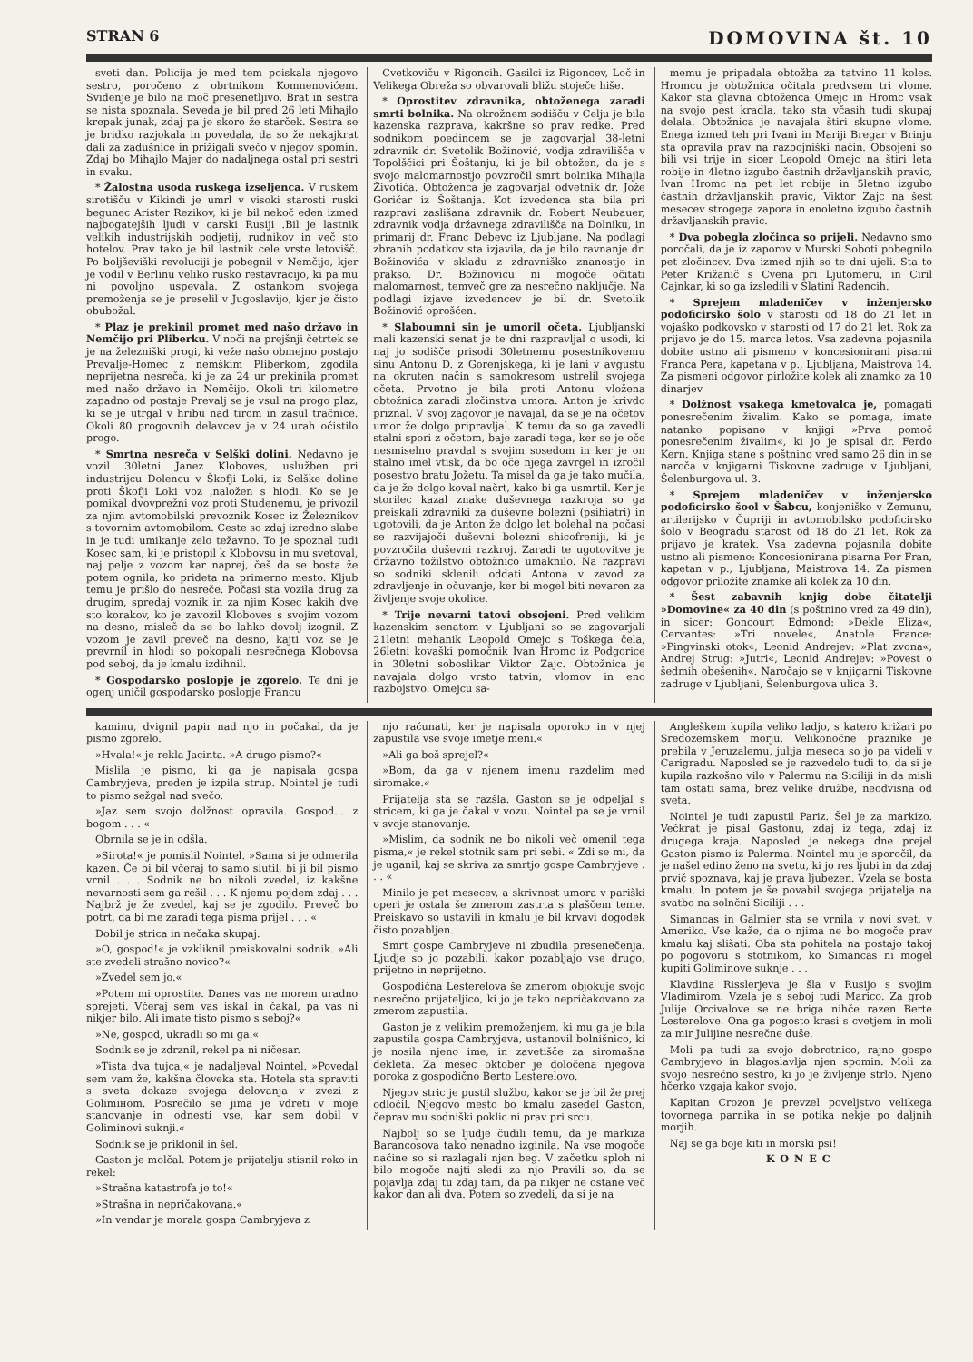STRAN 6 DOMOVINA št. 10
sveti dan. Policija je med tem poiskala njegovo sestro, poročeno z obrtnikom Komnenovićem. Svidenje je bilo na moč presenetljivo. Brat in sestra se nista spoznala. Seveda je bil pred 26 leti Mihajlo krepak junak, zdaj pa je skoro že starček. Sestra se je bridko razjokala in povedala, da so že nekajkrat dali za zadušnice in prižigali svečo v njegov spomin. Zdaj bo Mihajlo Majer do nadaljnega ostal pri sestri in svaku.
* Žalostna usoda ruskega izseljenca. V ruskem sirotišču v Kikindi je umrl v visoki starosti ruski begunec Arister Rezikov, ki je bil nekoč eden izmed najbogatejših ljudi v carski Rusiji .Bil je lastnik velikih industrijskih podjetij, rudnikov in več sto hotelov. Prav tako je bil lastnik cele vrste letovišč. Po boljševiški revoluciji je pobegnil v Nemčijo, kjer je vodil v Berlinu veliko rusko restavracijo, ki pa mu ni povoljno uspevala. Z ostankom svojega premoženja se je preselil v Jugoslavijo, kjer je čisto obubožal.
* Plaz je prekinil promet med našo državo in Nemčijo pri Pliberku. V noči na prejšnji četrtek se je na železniški progi, ki veže našo obmejno postajo Prevalje-Homec z nemškim Pliberkom, zgodila neprijetna nesreča, ki je za 24 ur prekinila promet med našo državo in Nemčijo. Okoli tri kilometre zapadno od postaje Prevalj se je vsul na progo plaz, ki se je utrgal v hribu nad tirom in zasul tračnice. Okoli 80 progovnih delavcev je v 24 urah očistilo progo.
* Smrtna nesreča v Selški dolini. Nedavno je vozil 30letni Janez Kloboves, uslužben pri industrijcu Dolencu v Škofji Loki, iz Selške doline proti Škofji Loki voz ,naložen s hlodi. Ko se je pomikal dvovprežni voz proti Studenemu, je privozil za njim avtomobilski prevoznik Kosec iz Železnikov s tovornim avtomobilom. Ceste so zdaj izredno slabe in je tudi umikanje zelo težavno. To je spoznal tudi Kosec sam, ki je pristopil k Klobovsu in mu svetoval, naj pelje z vozom kar naprej, češ da se bosta že potem ognila, ko prideta na primerno mesto. Kljub temu je prišlo do nesreče. Počasi sta vozila drug za drugim, spredaj voznik in za njim Kosec kakih dve sto korakov, ko je zavozil Kloboves s svojim vozom na desno, misleč da se bo lahko dovolj izognil. Z vozom je zavil preveč na desno, kajti voz se je prevrnil in hlodi so pokopali nesrečnega Klobovsa pod seboj, da je kmalu izdihnil.
* Gospodarsko poslopje je zgorelo. Te dni je ogenj uničil gospodarsko poslopje Francu
Cvetkoviču v Rigoncih. Gasilci iz Rigoncev, Loč in Velikega Obreža so obvarovali bližu stoječe hiše.
* Oprostitev zdravnika, obtoženega zaradi smrti bolnika. Na okrožnem sodišču v Celju je bila kazenska razprava, kakršne so prav redke. Pred sodnikom poedincem se je zagovarjal 38-letni zdravnik dr. Svetolik Božinović, vodja zdravilišča v Topolščici pri Šoštanju, ki je bil obtožen, da je s svojo malomarnostjo povzročil smrt bolnika Mihajla Životića. Obtoženca je zagovarjal odvetnik dr. Jože Goričar iz Šoštanja. Kot izvedenca sta bila pri razpravi zaslišana zdravnik dr. Robert Neubauer, zdravnik vodja državnega zdravilišča na Dolniku, in primarij dr. Franc Debevc iz Ljubljane. Na podlagi zbranih podatkov sta izjavila, da je bilo ravnanje dr. Božinovića v skladu z zdravniško znanostjo in prakso. Dr. Božinoviću ni mogoče očitati malomarnost, temveč gre za nesrečno naključje. Na podlagi izjave izvedencev je bil dr. Svetolik Božinović oproščen.
* Slaboumni sin je umoril očeta. Ljubljanski mali kazenski senat je te dni razpravljal o usodi, ki naj jo sodišče prisodi 30letnemu posestnikovemu sinu Antonu D. z Gorenjskega, ki je lani v avgustu na okruten način s samokresom ustrelil svojega očeta. Prvotno je bila proti Antonu vložena obtožnica zaradi zločinstva umora. Anton je krivdo priznal. V svoj zagovor je navajal, da se je na očetov umor že dolgo pripravljal. K temu da so ga zavedli stalni spori z očetom, baje zaradi tega, ker se je oče nesmiselno pravdal s svojim sosedom in ker je on stalno imel vtisk, da bo oče njega zavrgel in izročil posestvo bratu Jožetu. Ta misel da ga je tako mučila, da je že dolgo koval načrt, kako bi ga usmrtil. Ker je storilec kazal znake duševnega razkroja so ga preiskali zdravniki za duševne bolezni (psihiatri) in ugotovili, da je Anton že dolgo let bolehal na počasi se razvijajoči duševni bolezni shicofreniji, ki je povzročila duševni razkroj. Zaradi te ugotovitve je državno tožilstvo obtožnico umaknilo. Na razpravi so sodniki sklenili oddati Antona v zavod za zdravljenje in očuvanje, ker bi mogel biti nevaren za življenje svoje okolice.
* Trije nevarni tatovi obsojeni. Pred velikim kazenskim senatom v Ljubljani so se zagovarjali 21letni mehanik Leopold Omejc s Toškega čela, 26letni kovaški pomočnik Ivan Hromc iz Podgorice in 30letni soboslikar Viktor Zajc. Obtožnica je navajala dolgo vrsto tatvin, vlomov in eno razbojstvo. Omejcu sa-
memu je pripadala obtožba za tatvino 11 koles. Hromcu je obtožnica očitala predvsem tri vlome. Kakor sta glavna obtoženca Omejc in Hromc vsak na svojo pest kradla, tako sta včasih tudi skupaj delala. Obtožnica je navajala štiri skupne vlome. Enega izmed teh pri Ivani in Mariji Bregar v Brinju sta opravila prav na razbojniški način. Obsojeni so bili vsi trije in sicer Leopold Omejc na štiri leta robije in 4letno izgubo častnih državljanskih pravic, Ivan Hromc na pet let robije in 5letno izgubo častnih državljanskih pravic, Viktor Zajc na šest mesecev strogega zapora in enoletno izgubo častnih državljanskih pravic.
* Dva pobegla zločinca so prijeli. Nedavno smo poročali, da je iz zaporov v Murski Soboti pobegnilo pet zločincev. Dva izmed njih so te dni ujeli. Sta to Peter Križanič s Cvena pri Ljutomeru, in Ciril Cajnkar, ki so ga izsledili v Slatini Radencih.
* Sprejem mladeničev v inženjersko podoficirsko šolo v starosti od 18 do 21 let in vojaško podkovsko v starosti od 17 do 21 let. Rok za prijavo je do 15. marca letos. Vsa zadevna pojasnila dobite ustno ali pismeno v koncesionirani pisarni Franca Pera, kapetana v p., Ljubljana, Maistrova 14. Za pismeni odgovor pirložite kolek ali znamko za 10 dinarjev
* Dolžnost vsakega kmetovalca je, pomagati ponesrečenim živalim. Kako se pomaga, imate natanko popisano v knjigi »Prva pomoč ponesrečenim živalim«, ki jo je spisal dr. Ferdo Kern. Knjiga stane s poštnino vred samo 26 din in se naroča v knjigarni Tiskovne zadruge v Ljubljani, Šelenburgova ul. 3.
* Sprejem mladeničev v inženjersko podoficirsko šool v Šabcu, konjeniško v Zemunu, artilerijsko v Čupriji in avtomobilsko podoficirsko šolo v Beogradu starost od 18 do 21 let. Rok za prijavo je kratek. Vsa zadevna pojasnila dobite ustno ali pismeno: Koncesionirana pisarna Per Fran, kapetan v p., Ljubljana, Maistrova 14. Za pismen odgovor priložite znamke ali kolek za 10 din.
* Šest zabavnih knjig dobe čitatelji »Domovine« za 40 din (s poštnino vred za 49 din), in sicer: Goncourt Edmond: »Dekle Eliza«, Cervantes: »Tri novele«, Anatole France: »Pingvinski otok«, Leonid Andrejev: »Plat zvona«, Andrej Strug: »Jutri«, Leonid Andrejev: »Povest o šedmih obešenih«. Naročajo se v knjigarni Tiskovne zadruge v Ljubljani, Šelenburgova ulica 3.
kaminu, dvignil papir nad njo in počakal, da je pismo zgorelo.
»Hvala!« je rekla Jacinta. »A drugo pismo?«
Mislila je pismo, ki ga je napisala gospa Cambryjeva, preden je izpila strup. Nointel je tudi to pismo sežgal nad svečo.
»Jaz sem svojo dolžnost opravila. Gospod... z bogom . . . «
Obrnila se je in odšla.
»Sirota!« je pomislil Nointel. »Sama si je odmerila kazen. Če bi bil včeraj to samo slutil, bi ji bil pismo vrnil . . . Sodnik ne bo nikoli zvedel, iz kakšne nevarnosti sem ga rešil . . . K njemu pojdem zdaj . . . Najbrž je že zvedel, kaj se je zgodilo. Preveč bo potrt, da bi me zaradi tega pisma prijel . . . «
Dobil je strica in nečaka skupaj.
»O, gospod!« je vzkliknil preiskovalni sodnik. »Ali ste zvedeli strašno novico?«
»Zvedel sem jo.«
»Potem mi oprostite. Danes vas ne morem uradno sprejeti. Včeraj sem vas iskal in čakal, pa vas ni nikjer bilo. Ali imate tisto pismo s seboj?«
»Ne, gospod, ukradli so mi ga.«
Sodnik se je zdrznil, rekel pa ni ničesar.
»Tista dva tujca,« je nadaljeval Nointel. »Povedal sem vam že, kakšna človeka sta. Hotela sta spraviti s sveta dokaze svojega delovanja v zvezi z Golimінom. Posrečilo se jima je vdreti v moje stanovanje in odnesti vse, kar sem dobil v Golimіnovi suknji.«
Sodnik se je priklonil in šel.
Gaston je molčal. Potem je prijatelju stisnil roko in rekel:
»Strašna katastrofa je to!«
»Strašna in nepričakovana.«
»In vendar je morala gospa Cambryjeva z
njo računati, ker je napisala oporoko in v njej zapustila vse svoje imetje meni.«
»Ali ga boš sprejel?«
»Bom, da ga v njenem imenu razdelim med siromake.«
Prijatelja sta se razšla. Gaston se je odpeljal s stricem, ki ga je čakal v vozu. Nointel pa se je vrnil v svoje stanovanje.
»Mislim, da sodnik ne bo nikoli več omenil tega pisma,« je rekel stotnik sam pri sebi. « Zdi se mi, da je uganil, kaj se skriva za smrtjo gospe Cambryjeve . . . «
Minilo je pet mesecev, a skrivnost umora v pariški operi je ostala še zmerom zastrta s plaščem teme. Preiskavo so ustavili in kmalu je bil krvavi dogodek čisto pozabljen.
Smrt gospe Cambryjeve ni zbudila presenečenja. Ljudje so jo pozabili, kakor pozabljajo vse drugo, prijetno in neprijetno.
Gospodična Lesterelova še zmerom objokuje svojo nesrečno prijateljico, ki jo je tako nepričakovano za zmerom zapustila.
Gaston je z velikim premoženjem, ki mu ga je bila zapustila gospa Cambryjeva, ustanovil bolnišnico, ki je nosila njeno ime, in zavetišče za siromašna dekleta. Za mesec oktober je določena njegova poroka z gospodično Berto Lesterelovo.
Njegov stric je pustil službo, kakor se je bil že prej odločil. Njegovo mesto bo kmalu zasedel Gaston, čeprav mu sodniški poklic ni prav pri srcu.
Najbolj so se ljudje čudili temu, da je markiza Barancosova tako nenadno izginila. Na vse mogoče načine so si razlagali njen beg. V začetku sploh ni bilo mogoče najti sledi za njo Pravili so, da se pojavlja zdaj tu zdaj tam, da pa nikjer ne ostane več kakor dan ali dva. Potem so zvedeli, da si je na
Angleškem kupila veliko ladjo, s katero križari po Sredozemskem morju. Velikonočne praznike je prebila v Jeruzalemu, julija meseca so jo pa videli v Carigradu. Naposled se je razvedelo tudi to, da si je kupila razkošno vilo v Palermu na Siciliji in da misli tam ostati sama, brez velike družbe, neodvisna od sveta.
Nointel je tudi zapustil Pariz. Šel je za markizo. Večkrat je pisal Gastonu, zdaj iz tega, zdaj iz drugega kraja. Naposled je nekega dne prejel Gaston pismo iz Palerma. Nointel mu je sporočil, da je našel edino ženo na svetu, ki jo res ljubi in da zdaj prvič spoznava, kaj je prava ljubezen. Vzela se bosta kmalu. In potem je še povabil svojega prijatelja na svatbo na solnčni Siciliji . . .
Simancas in Galmier sta se vrnila v novi svet, v Ameriko. Vse kaže, da o njima ne bo mogoče prav kmalu kaj slišati. Oba sta pohitela na postajo takoj po pogovoru s stotnikom, ko Simancas ni mogel kupiti Golimіnove suknje . . .
Klavdina Risslerjeva je šla v Rusijo s svojim Vladimirom. Vzela je s seboj tudi Marico. Za grob Julije Orcivalove se ne briga nihče razen Berte Lesterelove. Ona ga pogosto krasi s cvetjem in moli za mir Julijine nesrečne duše.
Moli pa tudi za svojo dobrotnico, rajno gospo Cambryjevo in blagoslavlja njen spomin. Moli za svojo nesrečno sestro, ki jo je življenje strlo. Njeno hčerko vzgaja kakor svojo.
Kapitan Crozon je prevzel poveljstvo velikega tovornega parnika in se potika nekje po daljnih morjih.
Naj se ga boje kiti in morski psi!
KONEC